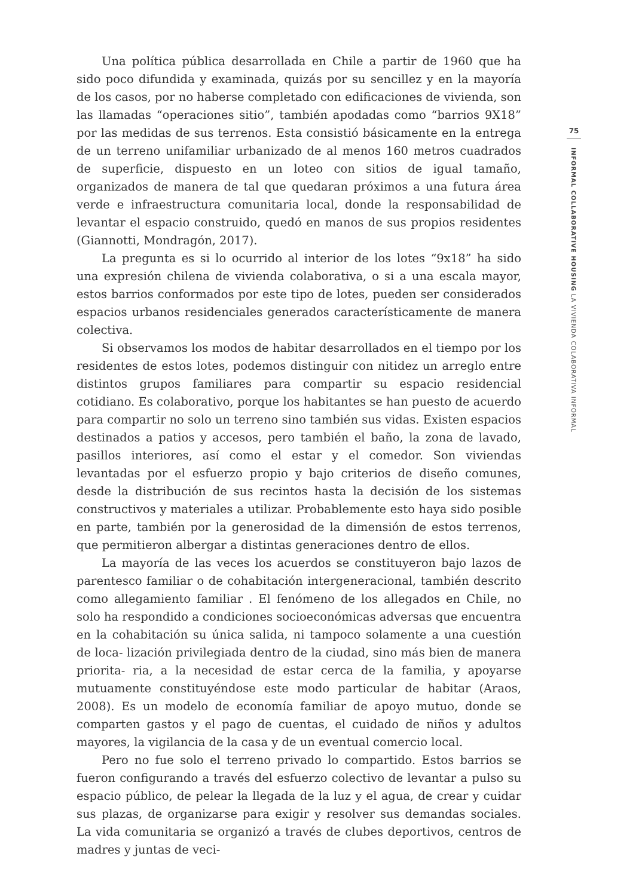Una política pública desarrollada en Chile a partir de 1960 que ha sido poco difundida y examinada, quizás por su sencillez y en la mayoría de los casos, por no haberse completado con edificaciones de vivienda, son las llamadas “operaciones sitio”, también apodadas como “barrios 9X18” por las medidas de sus terrenos. Esta consistió básicamente en la entrega de un terreno unifamiliar urbanizado de al menos 160 metros cuadrados de superficie, dispuesto en un loteo con sitios de igual tamaño, organizados de manera de tal que quedaran próximos a una futura área verde e infraestructura comunitaria local, donde la responsabilidad de levantar el espacio construido, quedó en manos de sus propios residentes (Giannotti, Mondragón, 2017).
La pregunta es si lo ocurrido al interior de los lotes “9x18” ha sido una expresión chilena de vivienda colaborativa, o si a una escala mayor, estos barrios conformados por este tipo de lotes, pueden ser considerados espacios urbanos residenciales generados característicamente de manera colectiva.
Si observamos los modos de habitar desarrollados en el tiempo por los residentes de estos lotes, podemos distinguir con nitidez un arreglo entre distintos grupos familiares para compartir su espacio residencial cotidiano. Es colaborativo, porque los habitantes se han puesto de acuerdo para compartir no solo un terreno sino también sus vidas. Existen espacios destinados a patios y accesos, pero también el baño, la zona de lavado, pasillos interiores, así como el estar y el comedor. Son viviendas levantadas por el esfuerzo propio y bajo criterios de diseño comunes, desde la distribución de sus recintos hasta la decisión de los sistemas constructivos y materiales a utilizar. Probablemente esto haya sido posible en parte, también por la generosidad de la dimensión de estos terrenos, que permitieron albergar a distintas generaciones dentro de ellos.
La mayoría de las veces los acuerdos se constituyeron bajo lazos de parentesco familiar o de cohabitación intergeneracional, también descrito como allegamiento familiar . El fenómeno de los allegados en Chile, no solo ha respondido a condiciones socioeconómicas adversas que encuentra en la cohabitación su única salida, ni tampoco solamente a una cuestión de loca- lización privilegiada dentro de la ciudad, sino más bien de manera priorita- ria, a la necesidad de estar cerca de la familia, y apoyarse mutuamente constituyéndose este modo particular de habitar (Araos, 2008). Es un modelo de economía familiar de apoyo mutuo, donde se comparten gastos y el pago de cuentas, el cuidado de niños y adultos mayores, la vigilancia de la casa y de un eventual comercio local.
Pero no fue solo el terreno privado lo compartido. Estos barrios se fueron configurando a través del esfuerzo colectivo de levantar a pulso su espacio público, de pelear la llegada de la luz y el agua, de crear y cuidar sus plazas, de organizarse para exigir y resolver sus demandas sociales. La vida comunitaria se organizó a través de clubes deportivos, centros de madres y juntas de veci-
75
INFORMAL COLLABORATIVE HOUSING LA VIVIENDA COLABORATIVA INFORMAL